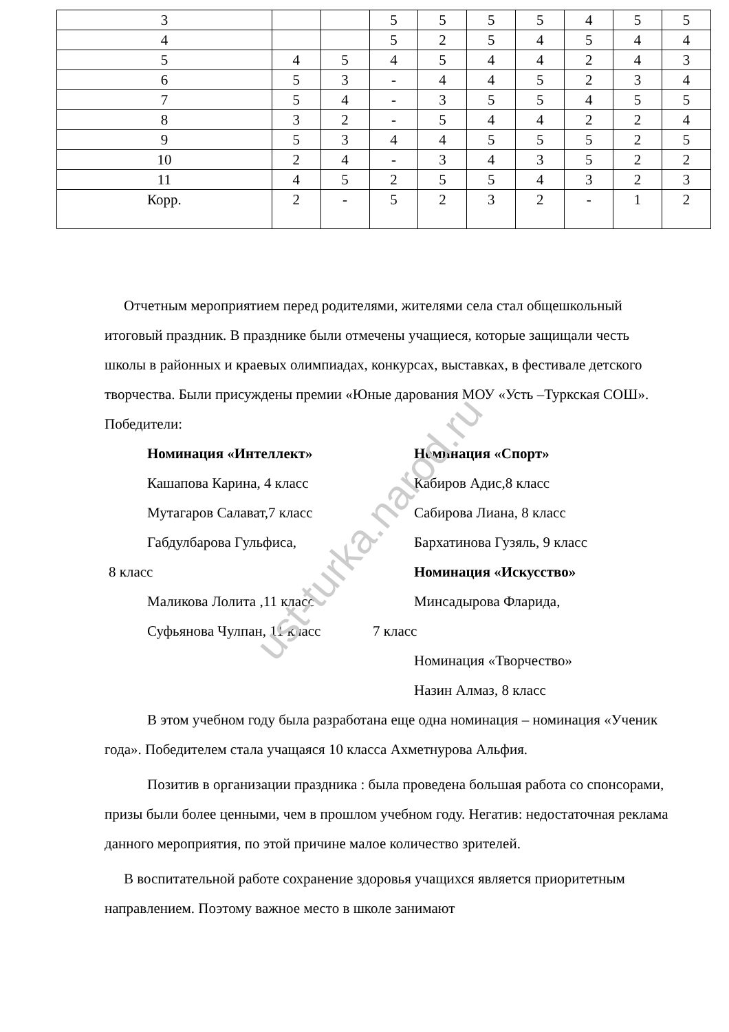ust-turka.narod.ru
| 3 | | | 5 | 5 | 5 | 5 | 4 | 5 | 5 |
| 4 | | | 5 | 2 | 5 | 4 | 5 | 4 | 4 |
| 5 | 4 | 5 | 4 | 5 | 4 | 4 | 2 | 4 | 3 |
| 6 | 5 | 3 | - | 4 | 4 | 5 | 2 | 3 | 4 |
| 7 | 5 | 4 | - | 3 | 5 | 5 | 4 | 5 | 5 |
| 8 | 3 | 2 | - | 5 | 4 | 4 | 2 | 2 | 4 |
| 9 | 5 | 3 | 4 | 4 | 5 | 5 | 5 | 2 | 5 |
| 10 | 2 | 4 | - | 3 | 4 | 3 | 5 | 2 | 2 |
| 11 | 4 | 5 | 2 | 5 | 5 | 4 | 3 | 2 | 3 |
| Корр. | 2 | - | 5 | 2 | 3 | 2 | - | 1 | 2 |
Отчетным мероприятием перед родителями, жителями села стал общешкольный итоговый праздник. В празднике были отмечены учащиеся, которые защищали честь школы в районных и краевых олимпиадах, конкурсах, выставках, в фестивале детского творчества. Были присуждены премии «Юные дарования МОУ «Усть –Туркская СОШ». Победители:
Номинация «Интеллект»
Кашапова Карина, 4 класс
Мутагаров Салават,7 класс
Габдулбарова Гульфиса,
8 класс
Маликова Лолита ,11 класс
Суфьянова Чулпан, 11 класс
Номинация «Спорт»
Кабиров Адис,8 класс
Сабирова Лиана, 8 класс
Бархатинова Гузяль, 9 класс
Номинация «Искусство»
Минсадырова Фларида,
7 класс
Номинация «Творчество»
Назин Алмаз, 8 класс
В этом учебном году была разработана еще одна номинация – номинация «Ученик года». Победителем стала учащаяся 10 класса Ахметнурова Альфия.
Позитив в организации праздника : была проведена большая работа со спонсорами, призы были более ценными, чем в прошлом учебном году. Негатив: недостаточная реклама данного мероприятия, по этой причине малое количество зрителей.
В воспитательной работе сохранение здоровья учащихся является приоритетным направлением. Поэтому важное место в школе занимают